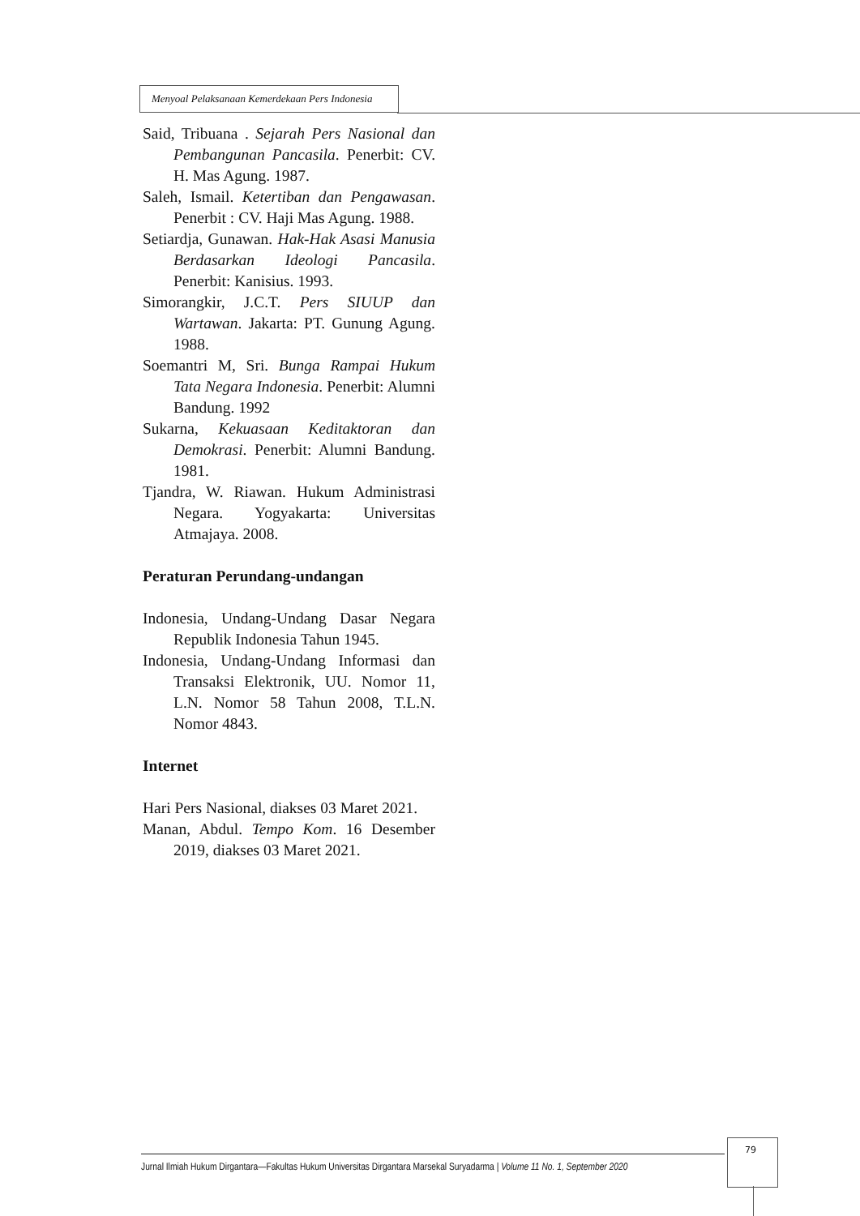Menyoal Pelaksanaan Kemerdekaan Pers Indonesia
Said, Tribuana . Sejarah Pers Nasional dan Pembangunan Pancasila. Penerbit: CV. H. Mas Agung. 1987.
Saleh, Ismail. Ketertiban dan Pengawasan. Penerbit : CV. Haji Mas Agung. 1988.
Setiardja, Gunawan. Hak-Hak Asasi Manusia Berdasarkan Ideologi Pancasila. Penerbit: Kanisius. 1993.
Simorangkir, J.C.T. Pers SIUUP dan Wartawan. Jakarta: PT. Gunung Agung. 1988.
Soemantri M, Sri. Bunga Rampai Hukum Tata Negara Indonesia. Penerbit: Alumni Bandung. 1992
Sukarna, Kekuasaan Keditaktoran dan Demokrasi. Penerbit: Alumni Bandung. 1981.
Tjandra, W. Riawan. Hukum Administrasi Negara. Yogyakarta: Universitas Atmajaya. 2008.
Peraturan Perundang-undangan
Indonesia, Undang-Undang Dasar Negara Republik Indonesia Tahun 1945.
Indonesia, Undang-Undang Informasi dan Transaksi Elektronik, UU. Nomor 11, L.N. Nomor 58 Tahun 2008, T.L.N. Nomor 4843.
Internet
Hari Pers Nasional, diakses 03 Maret 2021.
Manan, Abdul. Tempo Kom. 16 Desember 2019, diakses 03 Maret 2021.
79
Jurnal Ilmiah Hukum Dirgantara—Fakultas Hukum Universitas Dirgantara Marsekal Suryadarma | Volume 11 No. 1, September 2020